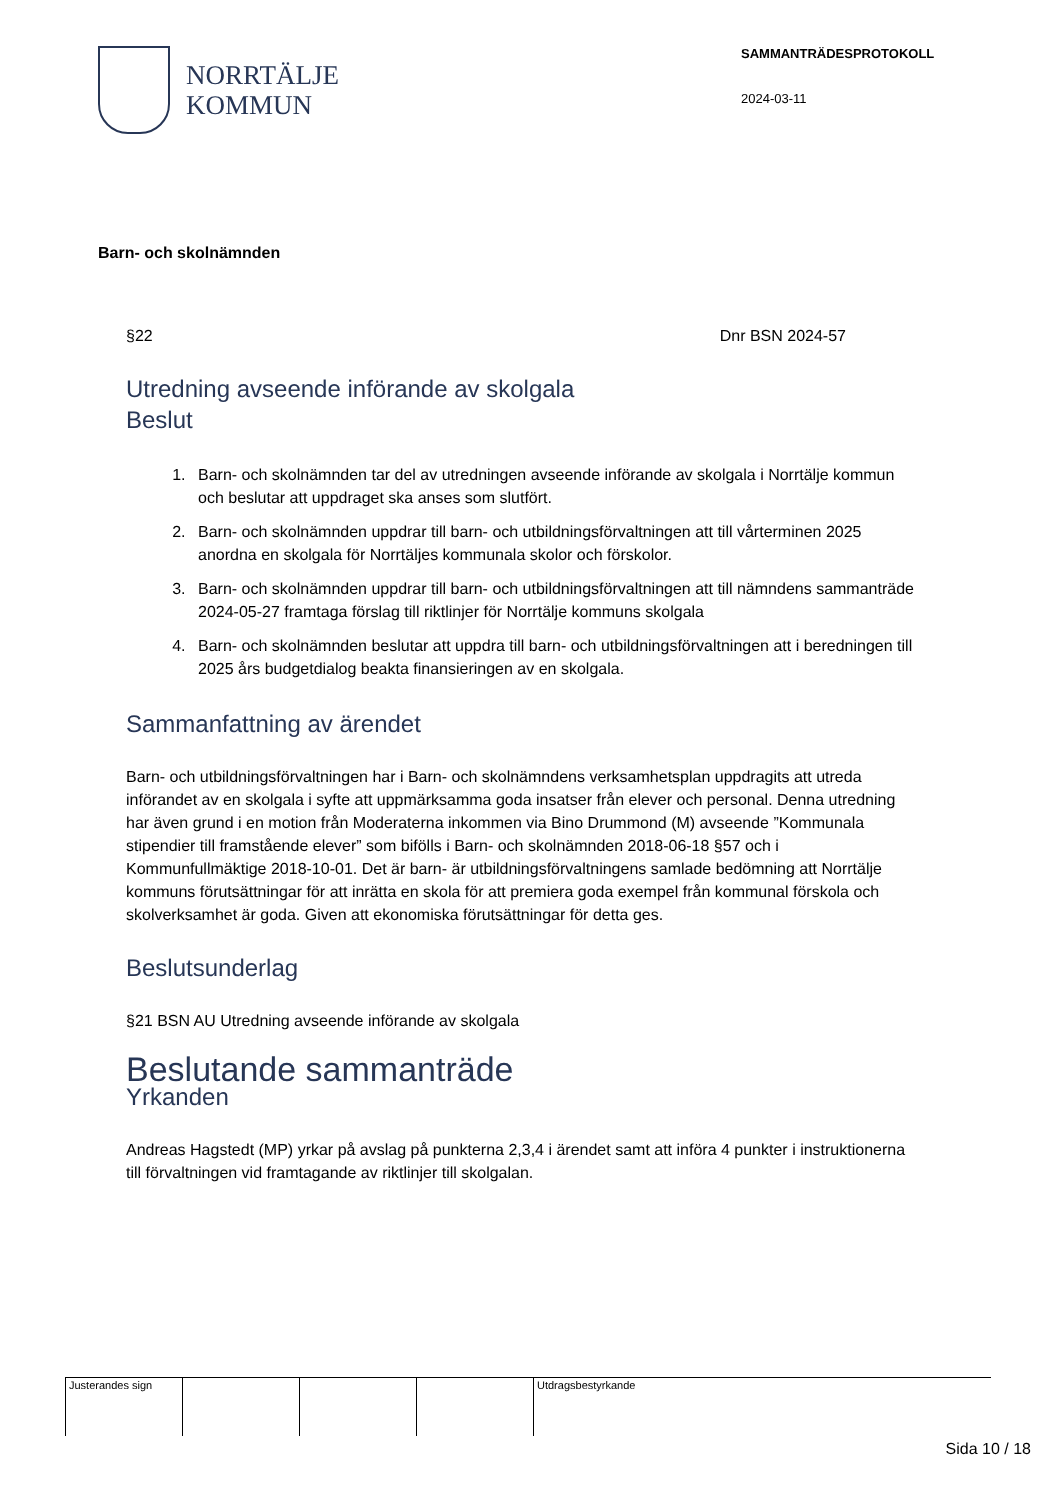NORRTÄLJE
KOMMUN
SAMMANTRÄDESPROTOKOLL
2024-03-11
Barn- och skolnämnden
§22 Dnr BSN 2024-57
Utredning avseende införande av skolgala
Beslut
1. Barn- och skolnämnden tar del av utredningen avseende införande av skolgala i Norrtälje kommun och beslutar att uppdraget ska anses som slutfört.
2. Barn- och skolnämnden uppdrar till barn- och utbildningsförvaltningen att till vårterminen 2025 anordna en skolgala för Norrtäljes kommunala skolor och förskolor.
3. Barn- och skolnämnden uppdrar till barn- och utbildningsförvaltningen att till nämndens sammanträde 2024-05-27 framtaga förslag till riktlinjer för Norrtälje kommuns skolgala
4. Barn- och skolnämnden beslutar att uppdra till barn- och utbildningsförvaltningen att i beredningen till 2025 års budgetdialog beakta finansieringen av en skolgala.
Sammanfattning av ärendet
Barn- och utbildningsförvaltningen har i Barn- och skolnämndens verksamhetsplan uppdragits att utreda införandet av en skolgala i syfte att uppmärksamma goda insatser från elever och personal. Denna utredning har även grund i en motion från Moderaterna inkommen via Bino Drummond (M) avseende ”Kommunala stipendier till framstående elever” som bifölls i Barn- och skolnämnden 2018-06-18 §57 och i Kommunfullmäktige 2018-10-01. Det är barn- är utbildningsförvaltningens samlade bedömning att Norrtälje kommuns förutsättningar för att inrätta en skola för att premiera goda exempel från kommunal förskola och skolverksamhet är goda. Given att ekonomiska förutsättningar för detta ges.
Beslutsunderlag
§21 BSN AU Utredning avseende införande av skolgala
Beslutande sammanträde
Yrkanden
Andreas Hagstedt (MP) yrkar på avslag på punkterna 2,3,4 i ärendet samt att införa 4 punkter i instruktionerna till förvaltningen vid framtagande av riktlinjer till skolgalan.
| Justerandes sign | | | | Utdragsbestyrkande |
Sida 10 / 18